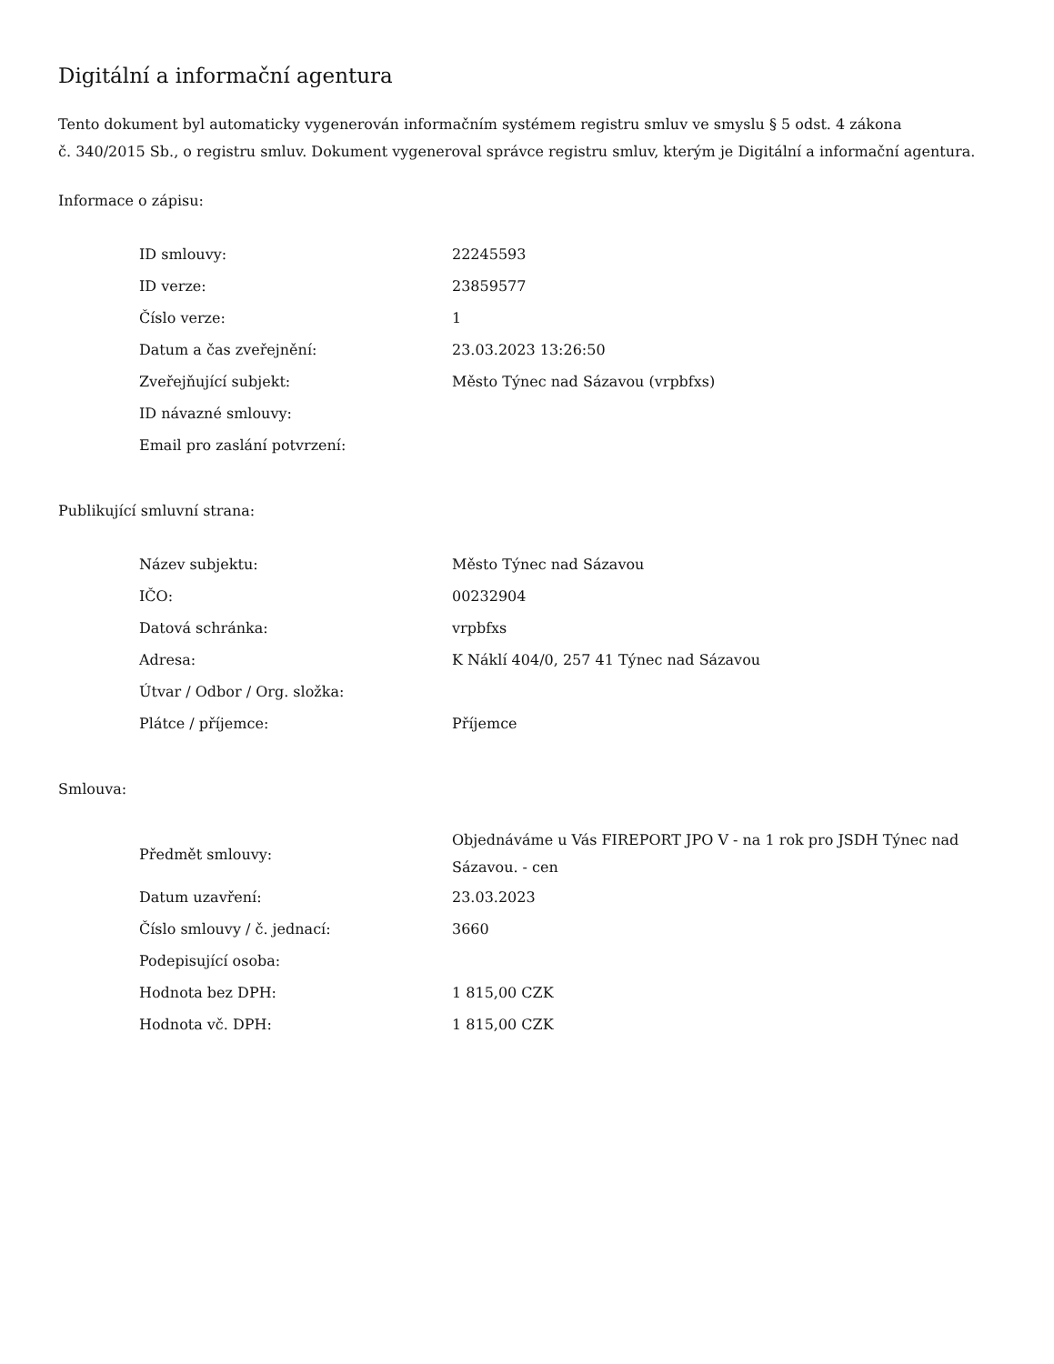Digitální a informační agentura
Tento dokument byl automaticky vygenerován informačním systémem registru smluv ve smyslu § 5 odst. 4 zákona
č. 340/2015 Sb., o registru smluv. Dokument vygeneroval správce registru smluv, kterým je Digitální a informační agentura.
Informace o zápisu:
| ID smlouvy: | 22245593 |
| ID verze: | 23859577 |
| Číslo verze: | 1 |
| Datum a čas zveřejnění: | 23.03.2023 13:26:50 |
| Zveřejňující subjekt: | Město Týnec nad Sázavou (vrpbfxs) |
| ID návazné smlouvy: | |
| Email pro zaslání potvrzení: | |
Publikující smluvní strana:
| Název subjektu: | Město Týnec nad Sázavou |
| IČO: | 00232904 |
| Datová schránka: | vrpbfxs |
| Adresa: | K Náklí 404/0, 257 41 Týnec nad Sázavou |
| Útvar / Odbor / Org. složka: | |
| Plátce / příjemce: | Příjemce |
Smlouva:
| Předmět smlouvy: | Objednáváme u Vás FIREPORT JPO V - na 1 rok pro JSDH Týnec nad Sázavou. - cen |
| Datum uzavření: | 23.03.2023 |
| Číslo smlouvy / č. jednací: | 3660 |
| Podepisující osoba: | |
| Hodnota bez DPH: | 1 815,00 CZK |
| Hodnota vč. DPH: | 1 815,00 CZK |